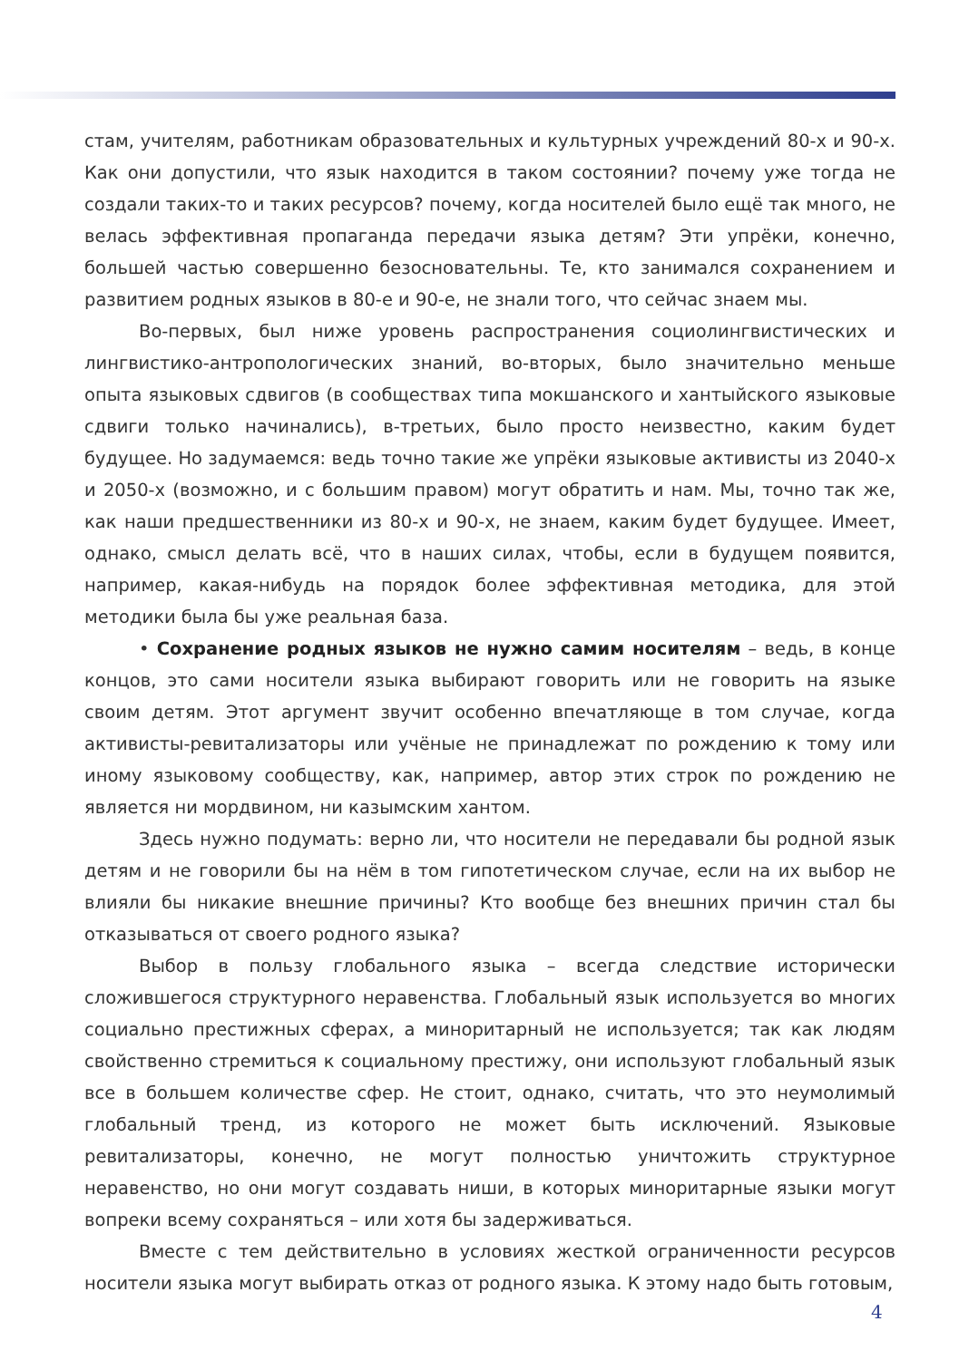стам, учителям, работникам образовательных и культурных учреждений 80-х и 90-х. Как они допустили, что язык находится в таком состоянии? почему уже тогда не создали таких-то и таких ресурсов? почему, когда носителей было ещё так много, не велась эффективная пропаганда передачи языка детям? Эти упрёки, конечно, большей частью совершенно безосновательны. Те, кто занимался сохранением и развитием родных языков в 80-е и 90-е, не знали того, что сейчас знаем мы.
Во-первых, был ниже уровень распространения социолингвистических и лингвистико-антропологических знаний, во-вторых, было значительно меньше опыта языковых сдвигов (в сообществах типа мокшанского и хантыйского языковые сдвиги только начинались), в-третьих, было просто неизвестно, каким будет будущее. Но задумаемся: ведь точно такие же упрёки языковые активисты из 2040-х и 2050-х (возможно, и с большим правом) могут обратить и нам. Мы, точно так же, как наши предшественники из 80-х и 90-х, не знаем, каким будет будущее. Имеет, однако, смысл делать всё, что в наших силах, чтобы, если в будущем появится, например, какая-нибудь на порядок более эффективная методика, для этой методики была бы уже реальная база.
• Сохранение родных языков не нужно самим носителям – ведь, в конце концов, это сами носители языка выбирают говорить или не говорить на языке своим детям. Этот аргумент звучит особенно впечатляюще в том случае, когда активисты-ревитализаторы или учёные не принадлежат по рождению к тому или иному языковому сообществу, как, например, автор этих строк по рождению не является ни мордвином, ни казымским хантом.
Здесь нужно подумать: верно ли, что носители не передавали бы родной язык детям и не говорили бы на нём в том гипотетическом случае, если на их выбор не влияли бы никакие внешние причины? Кто вообще без внешних причин стал бы отказываться от своего родного языка?
Выбор в пользу глобального языка – всегда следствие исторически сложившегося структурного неравенства. Глобальный язык используется во многих социально престижных сферах, а миноритарный не используется; так как людям свойственно стремиться к социальному престижу, они используют глобальный язык все в большем количестве сфер. Не стоит, однако, считать, что это неумолимый глобальный тренд, из которого не может быть исключений. Языковые ревитализаторы, конечно, не могут полностью уничтожить структурное неравенство, но они могут создавать ниши, в которых миноритарные языки могут вопреки всему сохраняться – или хотя бы задерживаться.
Вместе с тем действительно в условиях жесткой ограниченности ресурсов носители языка могут выбирать отказ от родного языка. К этому надо быть готовым,
4